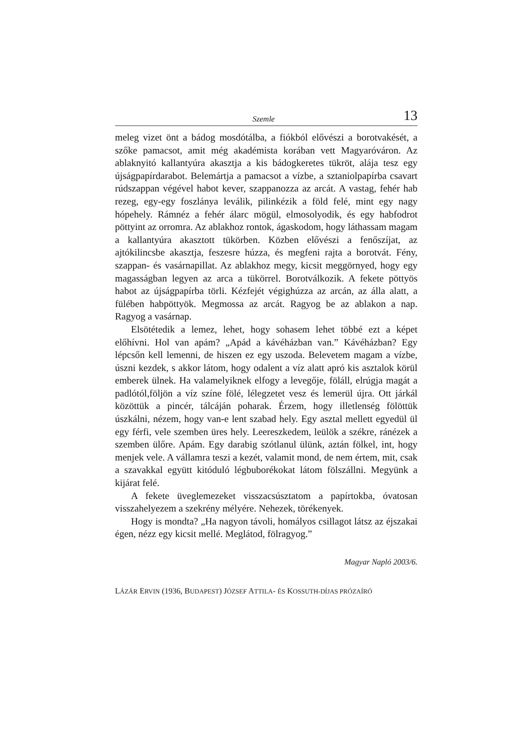Szemle 13
meleg vizet önt a bádog mosdótálba, a fiókból elővészi a borotvakését, a szőke pamacsot, amit még akadémista korában vett Magyaróváron. Az ablaknyitó kallantyúra akasztja a kis bádogkeretes tükröt, alája tesz egy újságpapírdarabot. Belemártja a pamacsot a vízbe, a sztaniolpapírba csavart rúdszappan végével habot kever, szappanozza az arcát. A vastag, fehér hab rezeg, egy-egy foszlánya leválik, pilinkézik a föld felé, mint egy nagy hópehely. Rámnéz a fehér álarc mögül, elmosolyodik, és egy habfodrot pöttyint az orromra. Az ablakhoz rontok, ágaskodom, hogy láthassam magam a kallantyúra akasztott tükörben. Közben elővészi a fenőszíjat, az ajtókilincsbe akasztja, feszesre húzza, és megfeni rajta a borotvát. Fény, szappan- és vasárnapillat. Az ablakhoz megy, kicsit meggörnyed, hogy egy magasságban legyen az arca a tükörrel. Borotválkozik. A fekete pöttyös habot az újságpapírba törli. Kézfejét végighúzza az arcán, az álla alatt, a fülében habpöttyök. Megmossa az arcát. Ragyog be az ablakon a nap. Ragyog a vasárnap.
Elsötétedik a lemez, lehet, hogy sohasem lehet többé ezt a képet előhívni. Hol van apám? „Apád a kávéházban van.” Kávéházban? Egy lépcsőn kell lemenni, de hiszen ez egy uszoda. Belevetem magam a vízbe, úszni kezdek, s akkor látom, hogy odalent a víz alatt apró kis asztalok körül emberek ülnek. Ha valamelyiknek elfogy a levegője, föláll, elrúgja magát a padlótól,följön a víz színe fölé, lélegzetet vesz és lemerül újra. Ott járkál közöttük a pincér, tálcáján poharak. Érzem, hogy illetlenség fölöttük úszkálni, nézem, hogy van-e lent szabad hely. Egy asztal mellett egyedül ül egy férfi, vele szemben üres hely. Leereszkedem, leülök a székre, ránézek a szemben ülőre. Apám. Egy darabig szótlanul ülünk, aztán fölkel, int, hogy menjek vele. A vállamra teszi a kezét, valamit mond, de nem értem, mit, csak a szavakkal együtt kitóduló légbuborékokat látom fölszállni. Megyünk a kijárat felé.
A fekete üveglemezeket visszacsúsztatom a papírtokba, óvatosan visszahelyezem a szekrény mélyére. Nehezek, törékenyek.
Hogy is mondta? „Ha nagyon távoli, homályos csillagot látsz az éjszakai égen, nézz egy kicsit mellé. Meglátod, fölragyog.”
Magyar Napló 2003/6.
LÁZÁR ERVIN (1936, BUDAPEST) JÓZSEF ATTILA- ÉS KOSSUTH-DÍJAS PRÓZAÍRÓ